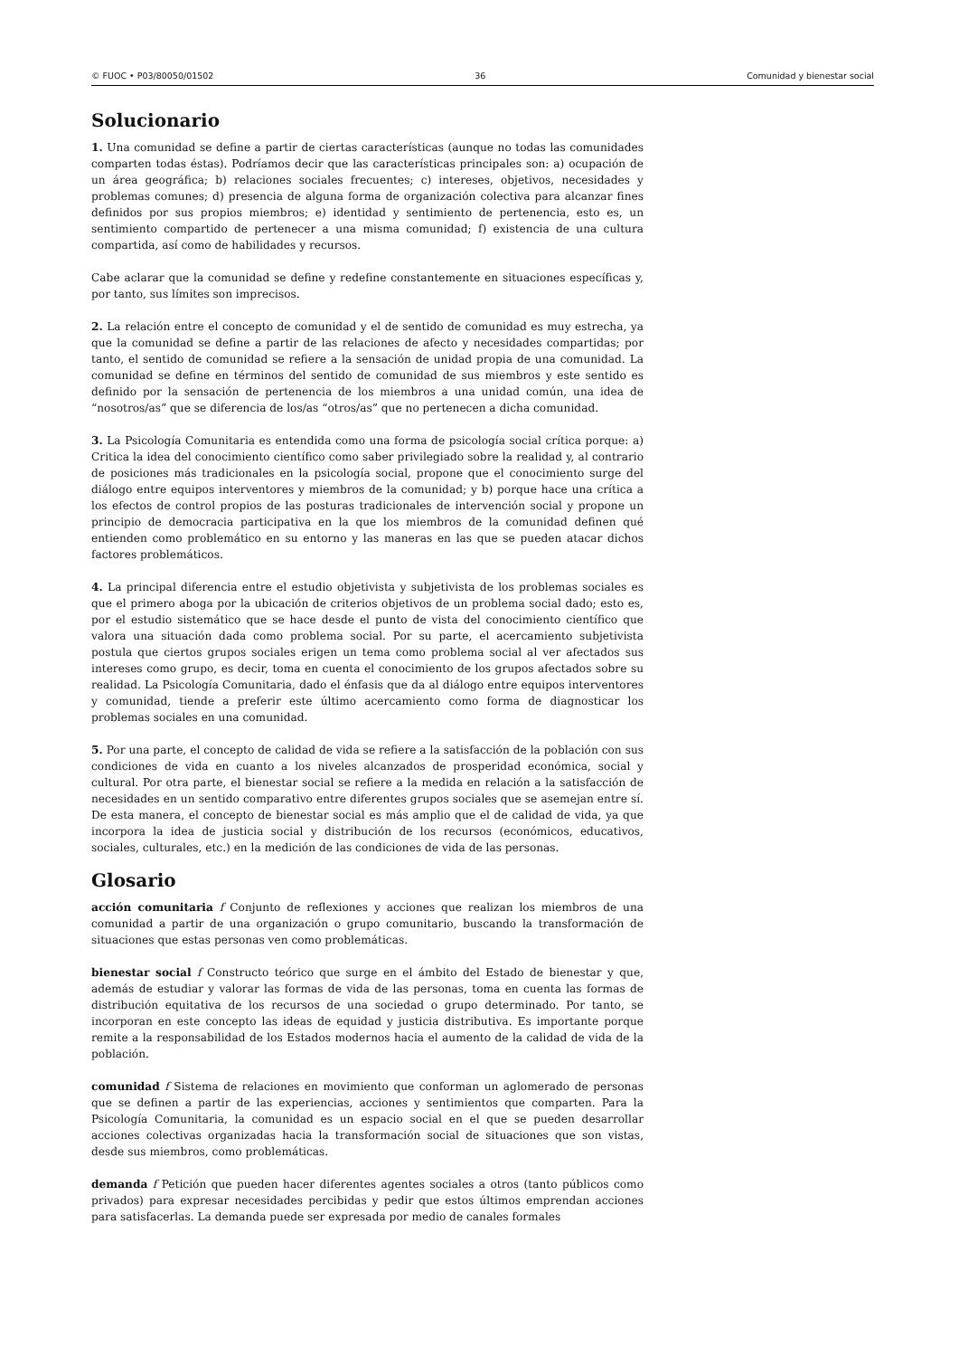© FUOC • P03/80050/01502 36 Comunidad y bienestar social
Solucionario
1. Una comunidad se define a partir de ciertas características (aunque no todas las comunidades comparten todas éstas). Podríamos decir que las características principales son: a) ocupación de un área geográfica; b) relaciones sociales frecuentes; c) intereses, objetivos, necesidades y problemas comunes; d) presencia de alguna forma de organización colectiva para alcanzar fines definidos por sus propios miembros; e) identidad y sentimiento de pertenencia, esto es, un sentimiento compartido de pertenecer a una misma comunidad; f) existencia de una cultura compartida, así como de habilidades y recursos.
Cabe aclarar que la comunidad se define y redefine constantemente en situaciones específicas y, por tanto, sus límites son imprecisos.
2. La relación entre el concepto de comunidad y el de sentido de comunidad es muy estrecha, ya que la comunidad se define a partir de las relaciones de afecto y necesidades compartidas; por tanto, el sentido de comunidad se refiere a la sensación de unidad propia de una comunidad. La comunidad se define en términos del sentido de comunidad de sus miembros y este sentido es definido por la sensación de pertenencia de los miembros a una unidad común, una idea de “nosotros/as” que se diferencia de los/as “otros/as” que no pertenecen a dicha comunidad.
3. La Psicología Comunitaria es entendida como una forma de psicología social crítica porque: a) Critica la idea del conocimiento científico como saber privilegiado sobre la realidad y, al contrario de posiciones más tradicionales en la psicología social, propone que el conocimiento surge del diálogo entre equipos interventores y miembros de la comunidad; y b) porque hace una crítica a los efectos de control propios de las posturas tradicionales de intervención social y propone un principio de democracia participativa en la que los miembros de la comunidad definen qué entienden como problemático en su entorno y las maneras en las que se pueden atacar dichos factores problemáticos.
4. La principal diferencia entre el estudio objetivista y subjetivista de los problemas sociales es que el primero aboga por la ubicación de criterios objetivos de un problema social dado; esto es, por el estudio sistemático que se hace desde el punto de vista del conocimiento científico que valora una situación dada como problema social. Por su parte, el acercamiento subjetivista postula que ciertos grupos sociales erigen un tema como problema social al ver afectados sus intereses como grupo, es decir, toma en cuenta el conocimiento de los grupos afectados sobre su realidad. La Psicología Comunitaria, dado el énfasis que da al diálogo entre equipos interventores y comunidad, tiende a preferir este último acercamiento como forma de diagnosticar los problemas sociales en una comunidad.
5. Por una parte, el concepto de calidad de vida se refiere a la satisfacción de la población con sus condiciones de vida en cuanto a los niveles alcanzados de prosperidad económica, social y cultural. Por otra parte, el bienestar social se refiere a la medida en relación a la satisfacción de necesidades en un sentido comparativo entre diferentes grupos sociales que se asemejan entre sí. De esta manera, el concepto de bienestar social es más amplio que el de calidad de vida, ya que incorpora la idea de justicia social y distribución de los recursos (económicos, educativos, sociales, culturales, etc.) en la medición de las condiciones de vida de las personas.
Glosario
acción comunitaria f Conjunto de reflexiones y acciones que realizan los miembros de una comunidad a partir de una organización o grupo comunitario, buscando la transformación de situaciones que estas personas ven como problemáticas.
bienestar social f Constructo teórico que surge en el ámbito del Estado de bienestar y que, además de estudiar y valorar las formas de vida de las personas, toma en cuenta las formas de distribución equitativa de los recursos de una sociedad o grupo determinado. Por tanto, se incorporan en este concepto las ideas de equidad y justicia distributiva. Es importante porque remite a la responsabilidad de los Estados modernos hacia el aumento de la calidad de vida de la población.
comunidad f Sistema de relaciones en movimiento que conforman un aglomerado de personas que se definen a partir de las experiencias, acciones y sentimientos que comparten. Para la Psicología Comunitaria, la comunidad es un espacio social en el que se pueden desarrollar acciones colectivas organizadas hacia la transformación social de situaciones que son vistas, desde sus miembros, como problemáticas.
demanda f Petición que pueden hacer diferentes agentes sociales a otros (tanto públicos como privados) para expresar necesidades percibidas y pedir que estos últimos emprendan acciones para satisfacerlas. La demanda puede ser expresada por medio de canales formales